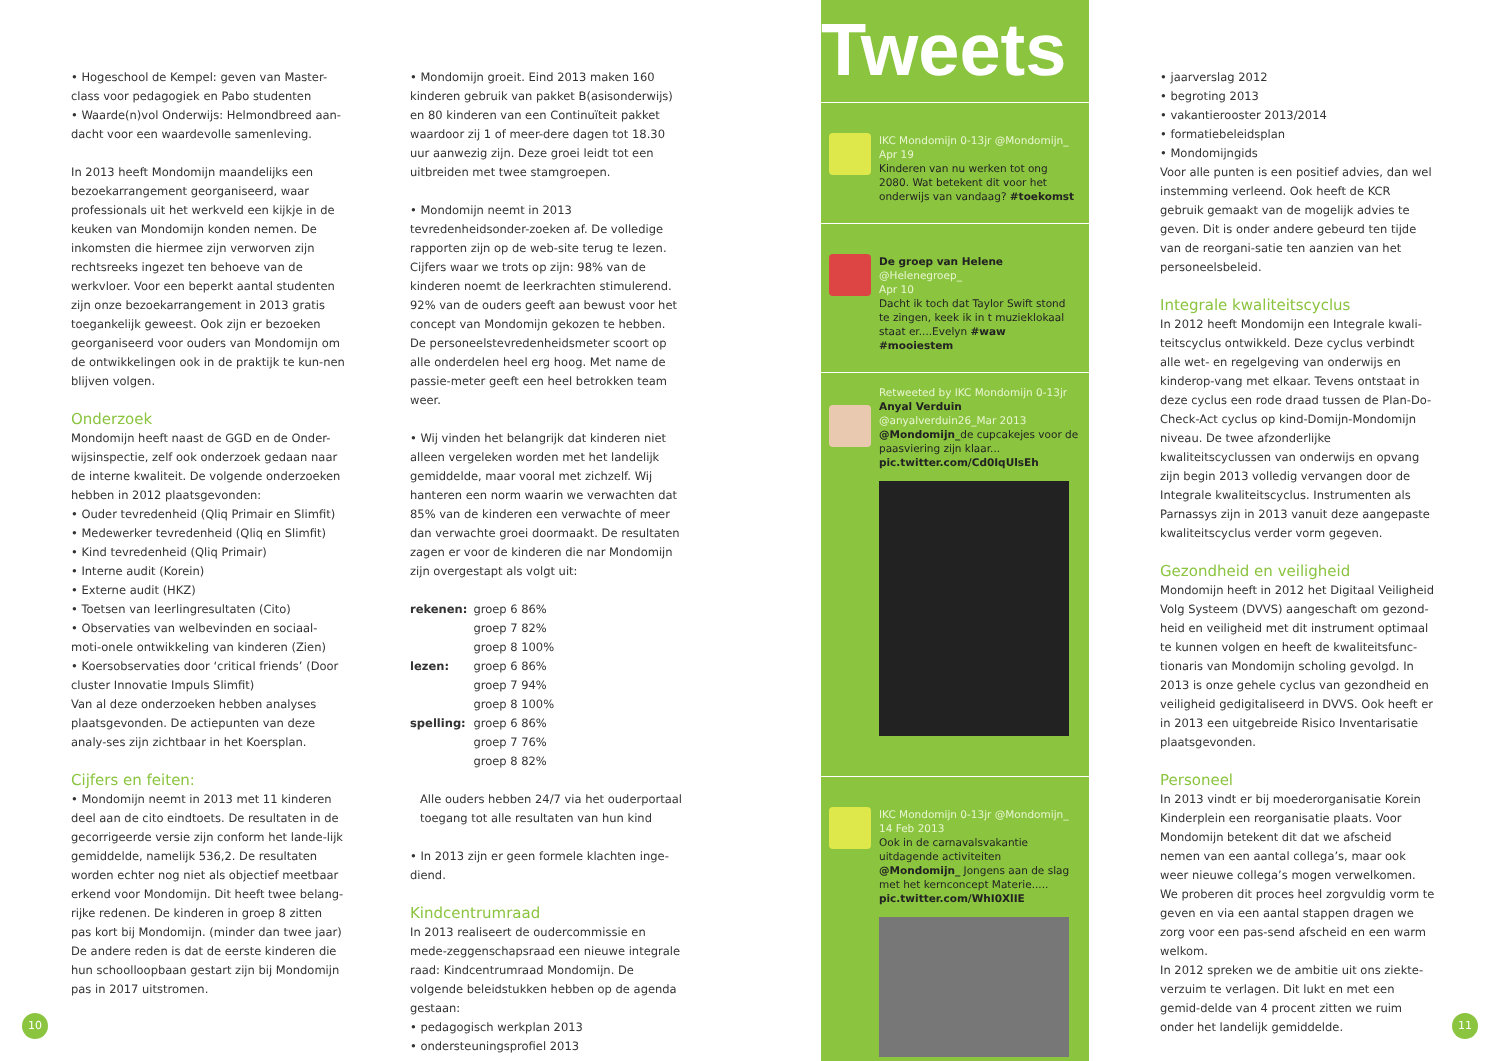• Hogeschool de Kempel: geven van Master-class voor pedagogiek en Pabo studenten
• Waarde(n)vol Onderwijs: Helmondbreed aan-dacht voor een waardevolle samenleving.
In 2013 heeft Mondomijn maandelijks een bezoekarrangement georganiseerd, waar professionals uit het werkveld een kijkje in de keuken van Mondomijn konden nemen. De inkomsten die hiermee zijn verworven zijn rechtsreeks ingezet ten behoeve van de werkvloer. Voor een beperkt aantal studenten zijn onze bezoekarrangement in 2013 gratis toegankelijk geweest. Ook zijn er bezoeken georganiseerd voor ouders van Mondomijn om de ontwikkelingen ook in de praktijk te kun-nen blijven volgen.
Onderzoek
Mondomijn heeft naast de GGD en de Onder-wijsinspectie, zelf ook onderzoek gedaan naar de interne kwaliteit. De volgende onderzoeken hebben in 2012 plaatsgevonden:
• Ouder tevredenheid (Qliq Primair en Slimfit)
• Medewerker tevredenheid (Qliq en Slimfit)
• Kind tevredenheid (Qliq Primair)
• Interne audit (Korein)
• Externe audit (HKZ)
• Toetsen van leerlingresultaten (Cito)
• Observaties van welbevinden en sociaal- moti-onele ontwikkeling van kinderen (Zien)
• Koersobservaties door ‘critical friends’ (Door cluster Innovatie Impuls Slimfit)
Van al deze onderzoeken hebben analyses plaatsgevonden. De actiepunten van deze analy-ses zijn zichtbaar in het Koersplan.
Cijfers en feiten:
• Mondomijn neemt in 2013 met 11 kinderen deel aan de cito eindtoets. De resultaten in de gecorrigeerde versie zijn conform het lande-lijk gemiddelde, namelijk 536,2. De resultaten worden echter nog niet als objectief meetbaar erkend voor Mondomijn. Dit heeft twee belang-rijke redenen. De kinderen in groep 8 zitten pas kort bij Mondomijn. (minder dan twee jaar) De andere reden is dat de eerste kinderen die hun schoolloopbaan gestart zijn bij Mondomijn pas in 2017 uitstromen.
• Mondomijn groeit. Eind 2013 maken 160 kinderen gebruik van pakket B(asisonderwijs) en 80 kinderen van een Continuïteit pakket waardoor zij 1 of meer-dere dagen tot 18.30 uur aanwezig zijn. Deze groei leidt tot een uitbreiden met twee stamgroepen.
• Mondomijn neemt in 2013 tevredenheidsonder-zoeken af. De volledige rapporten zijn op de web-site terug te lezen. Cijfers waar we trots op zijn: 98% van de kinderen noemt de leerkrachten stimulerend.
92% van de ouders geeft aan bewust voor het concept van Mondomijn gekozen te hebben.
De personeelstevredenheidsmeter scoort op alle onderdelen heel erg hoog. Met name de passie-meter geeft een heel betrokken team weer.
• Wij vinden het belangrijk dat kinderen niet alleen vergeleken worden met het landelijk gemiddelde, maar vooral met zichzelf. Wij hanteren een norm waarin we verwachten dat 85% van de kinderen een verwachte of meer dan verwachte groei doormaakt. De resultaten zagen er voor de kinderen die nar Mondomijn zijn overgestapt als volgt uit:
| rekenen: | groep 6 86% |
| | groep 7 82% |
| | groep 8 100% |
| lezen: | groep 6 86% |
| | groep 7 94% |
| | groep 8 100% |
| spelling: | groep 6 86% |
| | groep 7 76% |
| | groep 8 82% |
Alle ouders hebben 24/7 via het ouderportaal toegang tot alle resultaten van hun kind
• In 2013 zijn er geen formele klachten inge-diend.
Kindcentrumraad
In 2013 realiseert de oudercommissie en mede-zeggenschapsraad een nieuwe integrale raad: Kindcentrumraad Mondomijn. De volgende beleidstukken hebben op de agenda gestaan:
• pedagogisch werkplan 2013
• ondersteuningsprofiel 2013
Tweets
IKC Mondomijn 0-13jr @Mondomijn_
Apr 19
Kinderen van nu werken tot ong 2080. Wat betekent dit voor het onderwijs van vandaag? #toekomst
De groep van Helene @Helenegroep_
Apr 10
Dacht ik toch dat Taylor Swift stond te zingen, keek ik in t muzieklokaal staat er....Evelyn #waw #mooiestem
Retweeted by IKC Mondomijn 0-13jr
Anyal Verduin @anyalverduin26_Mar 2013
@Mondomijn_de cupcakejes voor de paasviering zijn klaar... pic.twitter.com/Cd0IqUlsEh
IKC Mondomijn 0-13jr @Mondomijn_
14 Feb 2013
Ook in de carnavalsvakantie uitdagende activiteiten @Mondomijn_ Jongens aan de slag met het kernconcept Materie..... pic.twitter.com/WhI0XlIE
• jaarverslag 2012
• begroting 2013
• vakantierooster 2013/2014
• formatiebeleidsplan
• Mondomijngids
Voor alle punten is een positief advies, dan wel instemming verleend. Ook heeft de KCR gebruik gemaakt van de mogelijk advies te geven. Dit is onder andere gebeurd ten tijde van de reorgani-satie ten aanzien van het personeelsbeleid.
Integrale kwaliteitscyclus
In 2012 heeft Mondomijn een Integrale kwali-teitscyclus ontwikkeld. Deze cyclus verbindt alle wet- en regelgeving van onderwijs en kinderop-vang met elkaar. Tevens ontstaat in deze cyclus een rode draad tussen de Plan-Do-Check-Act cyclus op kind-Domijn-Mondomijn niveau. De twee afzonderlijke kwaliteitscyclussen van onderwijs en opvang zijn begin 2013 volledig vervangen door de Integrale kwaliteitscyclus. Instrumenten als Parnassys zijn in 2013 vanuit deze aangepaste kwaliteitscyclus verder vorm gegeven.
Gezondheid en veiligheid
Mondomijn heeft in 2012 het Digitaal Veiligheid Volg Systeem (DVVS) aangeschaft om gezond-heid en veiligheid met dit instrument optimaal te kunnen volgen en heeft de kwaliteitsfunc-tionaris van Mondomijn scholing gevolgd. In 2013 is onze gehele cyclus van gezondheid en veiligheid gedigitaliseerd in DVVS. Ook heeft er in 2013 een uitgebreide Risico Inventarisatie plaatsgevonden.
Personeel
In 2013 vindt er bij moederorganisatie Korein Kinderplein een reorganisatie plaats. Voor Mondomijn betekent dit dat we afscheid nemen van een aantal collega’s, maar ook weer nieuwe collega’s mogen verwelkomen. We proberen dit proces heel zorgvuldig vorm te geven en via een aantal stappen dragen we zorg voor een pas-send afscheid en een warm welkom.
In 2012 spreken we de ambitie uit ons ziekte-verzuim te verlagen. Dit lukt en met een gemid-delde van 4 procent zitten we ruim onder het landelijk gemiddelde.
10 11